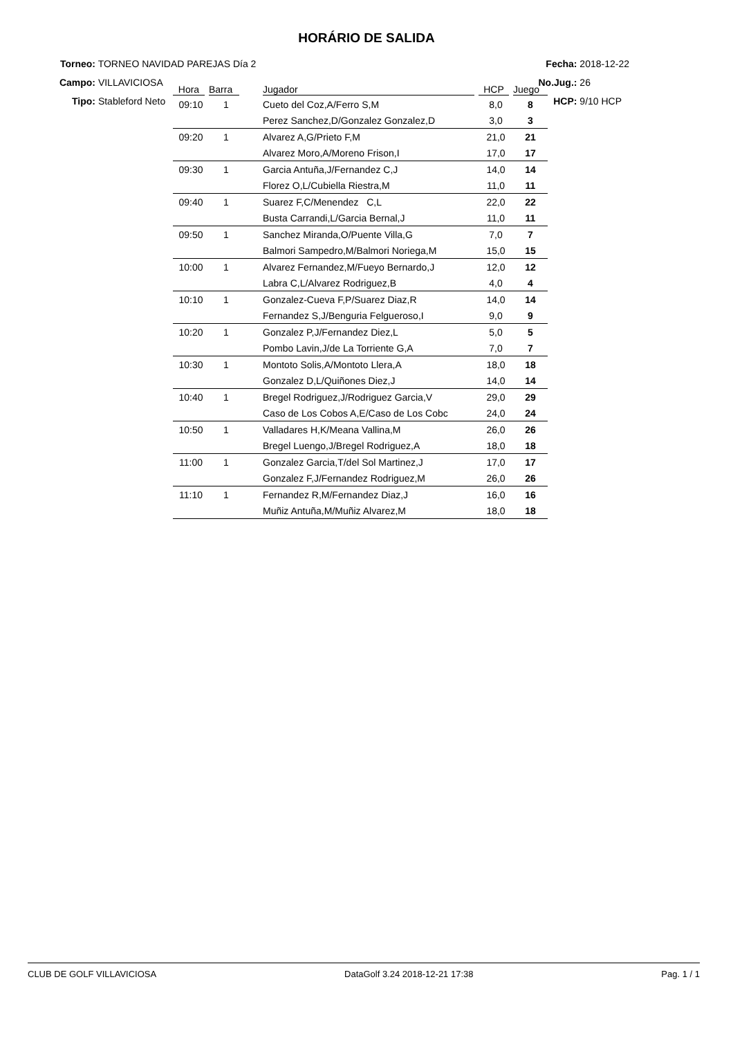HORÁRIO DE SALIDA
Torneo: TORNEO NAVIDAD PAREJAS Día 2
Campo: VILLAVICIOSA
Tipo: Stableford Neto
Fecha: 2018-12-22
No.Jug.: 26
HCP: 9/10 HCP
| Hora | Barra | | Jugador | HCP | Juego |
| --- | --- | --- | --- | --- | --- |
| 09:10 | 1 | | Cueto del Coz,A/Ferro S,M | 8,0 | 8 |
| | | | Perez Sanchez,D/Gonzalez Gonzalez,D | 3,0 | 3 |
| 09:20 | 1 | | Alvarez A,G/Prieto F,M | 21,0 | 21 |
| | | | Alvarez Moro,A/Moreno Frison,I | 17,0 | 17 |
| 09:30 | 1 | | Garcia Antuña,J/Fernandez C,J | 14,0 | 14 |
| | | | Florez O,L/Cubiella Riestra,M | 11,0 | 11 |
| 09:40 | 1 | | Suarez F,C/Menendez C,L | 22,0 | 22 |
| | | | Busta Carrandi,L/Garcia Bernal,J | 11,0 | 11 |
| 09:50 | 1 | | Sanchez Miranda,O/Puente Villa,G | 7,0 | 7 |
| | | | Balmori Sampedro,M/Balmori Noriega,M | 15,0 | 15 |
| 10:00 | 1 | | Alvarez Fernandez,M/Fueyo Bernardo,J | 12,0 | 12 |
| | | | Labra C,L/Alvarez Rodriguez,B | 4,0 | 4 |
| 10:10 | 1 | | Gonzalez-Cueva F,P/Suarez Diaz,R | 14,0 | 14 |
| | | | Fernandez S,J/Benguria Felgueroso,I | 9,0 | 9 |
| 10:20 | 1 | | Gonzalez P,J/Fernandez Diez,L | 5,0 | 5 |
| | | | Pombo Lavin,J/de La Torriente G,A | 7,0 | 7 |
| 10:30 | 1 | | Montoto Solis,A/Montoto Llera,A | 18,0 | 18 |
| | | | Gonzalez D,L/Quiñones Diez,J | 14,0 | 14 |
| 10:40 | 1 | | Bregel Rodriguez,J/Rodriguez Garcia,V | 29,0 | 29 |
| | | | Caso de Los Cobos A,E/Caso de Los Cobc | 24,0 | 24 |
| 10:50 | 1 | | Valladares H,K/Meana Vallina,M | 26,0 | 26 |
| | | | Bregel Luengo,J/Bregel Rodriguez,A | 18,0 | 18 |
| 11:00 | 1 | | Gonzalez Garcia,T/del Sol Martinez,J | 17,0 | 17 |
| | | | Gonzalez F,J/Fernandez Rodriguez,M | 26,0 | 26 |
| 11:10 | 1 | | Fernandez R,M/Fernandez Diaz,J | 16,0 | 16 |
| | | | Muñiz Antuña,M/Muñiz Alvarez,M | 18,0 | 18 |
CLUB DE GOLF VILLAVICIOSA DataGolf 3.24 2018-12-21 17:38 Pag. 1 / 1